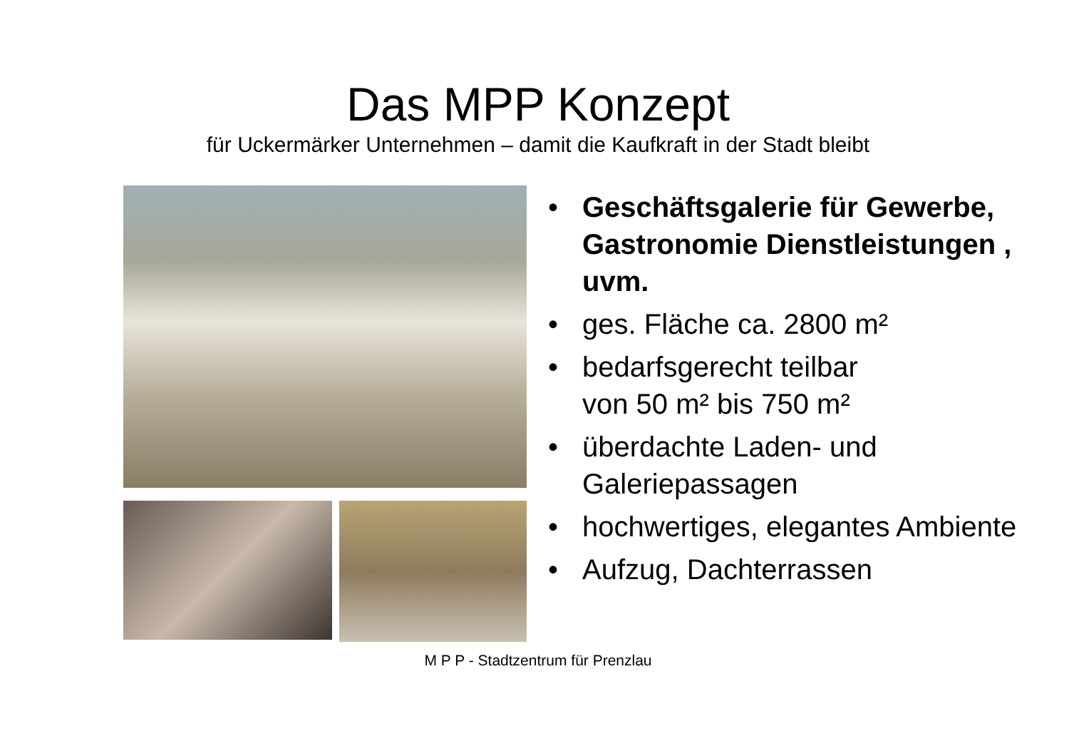Das MPP Konzept
für Uckermärker Unternehmen – damit die Kaufkraft in der Stadt bleibt
• Geschäftsgalerie für Gewerbe, Gastronomie Dienstleistungen , uvm.
• ges. Fläche ca. 2800 m²
• bedarfsgerecht teilbar
von 50 m² bis 750 m²
• überdachte Laden- und Galeriepassagen
• hochwertiges, elegantes Ambiente
• Aufzug, Dachterrassen
M P P - Stadtzentrum für Prenzlau